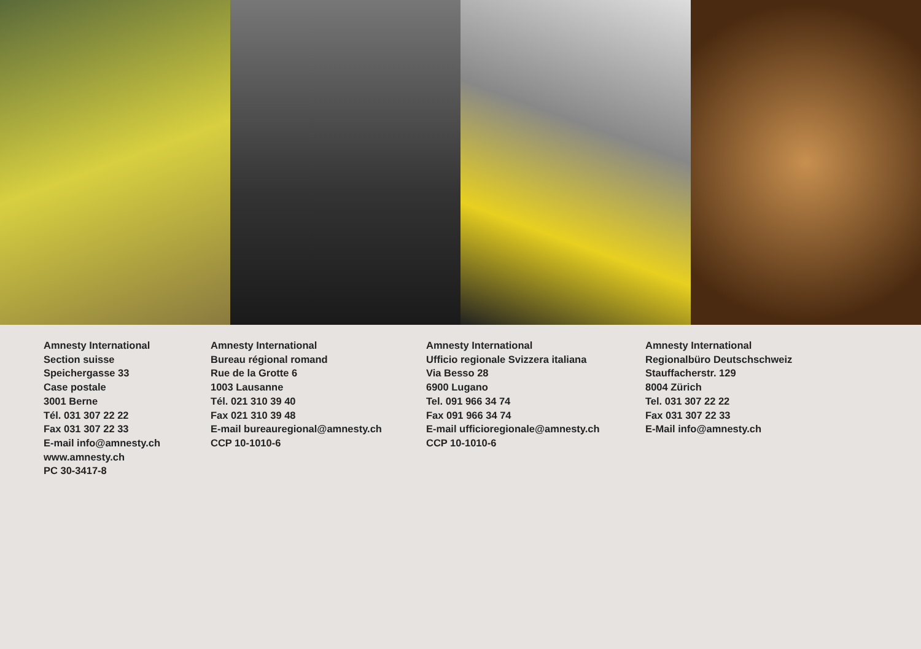Amnesty International
Section suisse
Speichergasse 33
Case postale
3001 Berne
Tél. 031 307 22 22
Fax 031 307 22 33
E-mail info@amnesty.ch
www.amnesty.ch
PC 30-3417-8
Amnesty International
Bureau régional romand
Rue de la Grotte 6
1003 Lausanne
Tél. 021 310 39 40
Fax 021 310 39 48
E-mail bureauregional@amnesty.ch
CCP 10-1010-6
Amnesty International
Ufficio regionale Svizzera italiana
Via Besso 28
6900 Lugano
Tel. 091 966 34 74
Fax 091 966 34 74
E-mail ufficioregionale@amnesty.ch
CCP 10-1010-6
Amnesty International
Regionalbüro Deutschschweiz
Stauffacherstr. 129
8004 Zürich
Tel. 031 307 22 22
Fax 031 307 22 33
E-Mail info@amnesty.ch